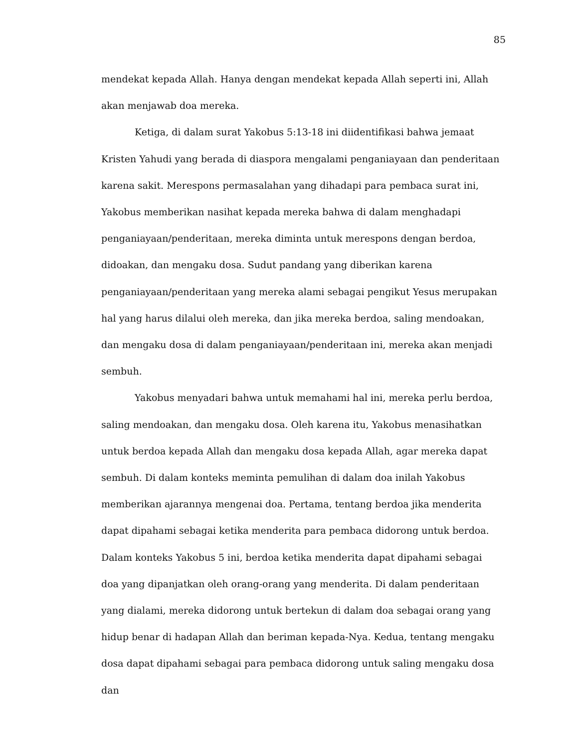85
mendekat kepada Allah. Hanya dengan mendekat kepada Allah seperti ini, Allah akan menjawab doa mereka.
Ketiga, di dalam surat Yakobus 5:13-18 ini diidentifikasi bahwa jemaat Kristen Yahudi yang berada di diaspora mengalami penganiayaan dan penderitaan karena sakit. Merespons permasalahan yang dihadapi para pembaca surat ini, Yakobus memberikan nasihat kepada mereka bahwa di dalam menghadapi penganiayaan/penderitaan, mereka diminta untuk merespons dengan berdoa, didoakan, dan mengaku dosa. Sudut pandang yang diberikan karena penganiayaan/penderitaan yang mereka alami sebagai pengikut Yesus merupakan hal yang harus dilalui oleh mereka, dan jika mereka berdoa, saling mendoakan, dan mengaku dosa di dalam penganiayaan/penderitaan ini, mereka akan menjadi sembuh.
Yakobus menyadari bahwa untuk memahami hal ini, mereka perlu berdoa, saling mendoakan, dan mengaku dosa. Oleh karena itu, Yakobus menasihatkan untuk berdoa kepada Allah dan mengaku dosa kepada Allah, agar mereka dapat sembuh. Di dalam konteks meminta pemulihan di dalam doa inilah Yakobus memberikan ajarannya mengenai doa. Pertama, tentang berdoa jika menderita dapat dipahami sebagai ketika menderita para pembaca didorong untuk berdoa. Dalam konteks Yakobus 5 ini, berdoa ketika menderita dapat dipahami sebagai doa yang dipanjatkan oleh orang-orang yang menderita. Di dalam penderitaan yang dialami, mereka didorong untuk bertekun di dalam doa sebagai orang yang hidup benar di hadapan Allah dan beriman kepada-Nya. Kedua, tentang mengaku dosa dapat dipahami sebagai para pembaca didorong untuk saling mengaku dosa dan